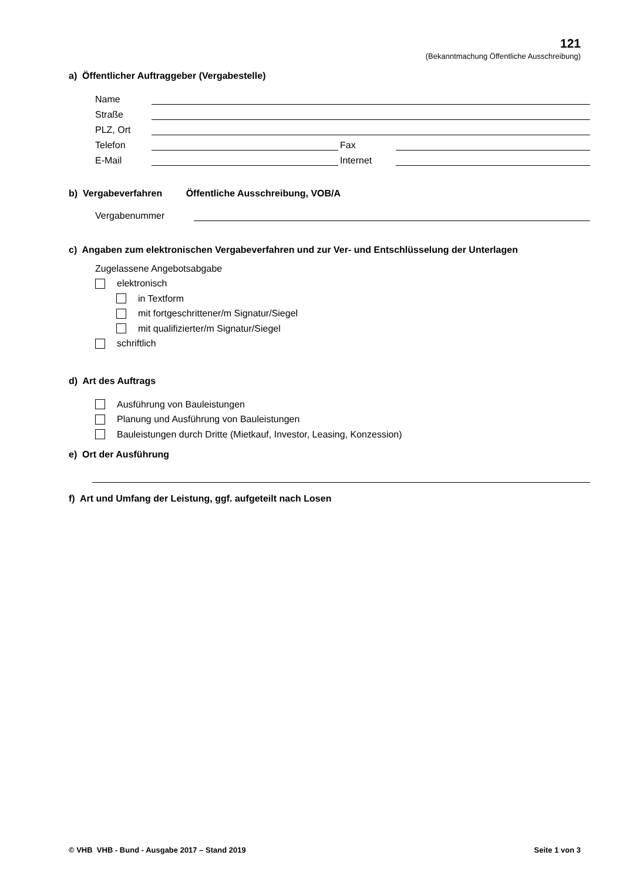121
(Bekanntmachung Öffentliche Ausschreibung)
a) Öffentlicher Auftraggeber (Vergabestelle)
Name
Straße
PLZ, Ort
Telefon
Fax
E-Mail
Internet
b) Vergabeverfahren Öffentliche Ausschreibung, VOB/A
Vergabenummer
c) Angaben zum elektronischen Vergabeverfahren und zur Ver- und Entschlüsselung der Unterlagen
Zugelassene Angebotsabgabe
elektronisch
in Textform
mit fortgeschrittener/m Signatur/Siegel
mit qualifizierter/m Signatur/Siegel
schriftlich
d) Art des Auftrags
Ausführung von Bauleistungen
Planung und Ausführung von Bauleistungen
Bauleistungen durch Dritte (Mietkauf, Investor, Leasing, Konzession)
e) Ort der Ausführung
f) Art und Umfang der Leistung, ggf. aufgeteilt nach Losen
© VHB VHB - Bund - Ausgabe 2017 – Stand 2019 Seite 1 von 3